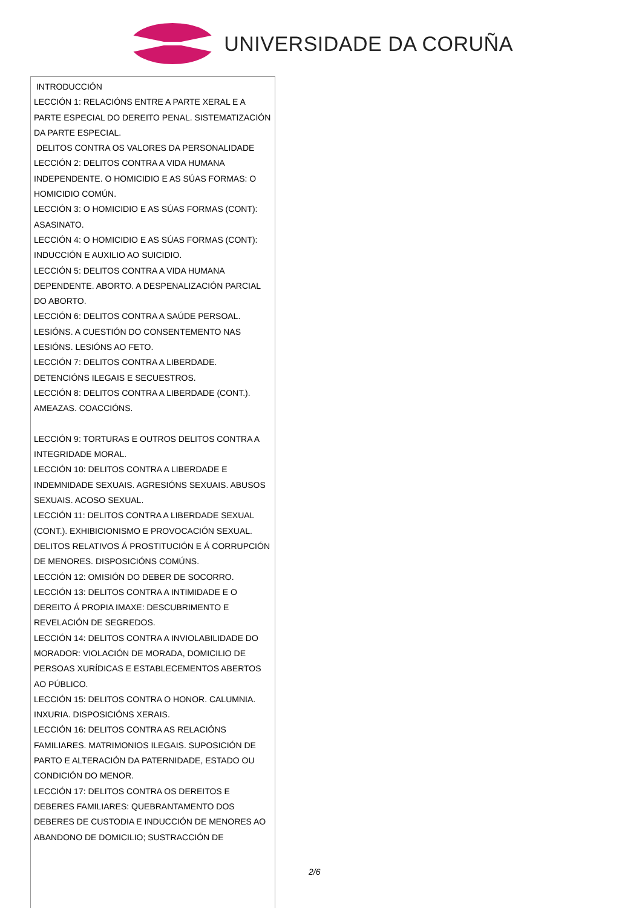UNIVERSIDADE DA CORUÑA
| INTRODUCCIÓN LECCIÓN 1: RELACIÓNS ENTRE A PARTE XERAL E A PARTE ESPECIAL DO DEREITO PENAL. SISTEMATIZACIÓN DA PARTE ESPECIAL. DELITOS CONTRA OS VALORES DA PERSONALIDADE LECCIÓN 2: DELITOS CONTRA A VIDA HUMANA INDEPENDENTE. O HOMICIDIO E AS SÚAS FORMAS: O HOMICIDIO COMÚN. LECCIÓN 3: O HOMICIDIO E AS SÚAS FORMAS (CONT): ASASINATO. LECCIÓN 4: O HOMICIDIO E AS SÚAS FORMAS (CONT): INDUCCIÓN E AUXILIO AO SUICIDIO. LECCIÓN 5: DELITOS CONTRA A VIDA HUMANA DEPENDENTE. ABORTO. A DESPENALIZACIÓN PARCIAL DO ABORTO. LECCIÓN 6: DELITOS CONTRA A SAÚDE PERSOAL. LESIÓNS. A CUESTIÓN DO CONSENTEMENTO NAS LESIÓNS. LESIÓNS AO FETO. LECCIÓN 7: DELITOS CONTRA A LIBERDADE. DETENCIÓNS ILEGAIS E SECUESTROS. LECCIÓN 8: DELITOS CONTRA A LIBERDADE (CONT.). AMEAZAS. COACCIÓNS. LECCIÓN 9: TORTURAS E OUTROS DELITOS CONTRA A INTEGRIDADE MORAL. LECCIÓN 10: DELITOS CONTRA A LIBERDADE E INDEMNIDADE SEXUAIS. AGRESIÓNS SEXUAIS. ABUSOS SEXUAIS. ACOSO SEXUAL. LECCIÓN 11: DELITOS CONTRA A LIBERDADE SEXUAL (CONT.). EXHIBICIONISMO E PROVOCACIÓN SEXUAL. DELITOS RELATIVOS Á PROSTITUCIÓN E Á CORRUPCIÓN DE MENORES. DISPOSICIÓNS COMÚNS. LECCIÓN 12: OMISIÓN DO DEBER DE SOCORRO. LECCIÓN 13: DELITOS CONTRA A INTIMIDADE E O DEREITO Á PROPIA IMAXE: DESCUBRIMENTO E REVELACIÓN DE SEGREDOS. LECCIÓN 14: DELITOS CONTRA A INVIOLABILIDADE DO MORADOR: VIOLACIÓN DE MORADA, DOMICILIO DE PERSOAS XURÍDICAS E ESTABLECEMENTOS ABERTOS AO PÚBLICO. LECCIÓN 15: DELITOS CONTRA O HONOR. CALUMNIA. INXURIA. DISPOSICIÓNS XERAIS. LECCIÓN 16: DELITOS CONTRA AS RELACIÓNS FAMILIARES. MATRIMONIOS ILEGAIS. SUPOSICIÓN DE PARTO E ALTERACIÓN DA PATERNIDADE, ESTADO OU CONDICIÓN DO MENOR. LECCIÓN 17: DELITOS CONTRA OS DEREITOS E DEBERES FAMILIARES: QUEBRANTAMENTO DOS DEBERES DE CUSTODIA E INDUCCIÓN DE MENORES AO ABANDONO DE DOMICILIO; SUSTRACCIÓN DE |
2/6